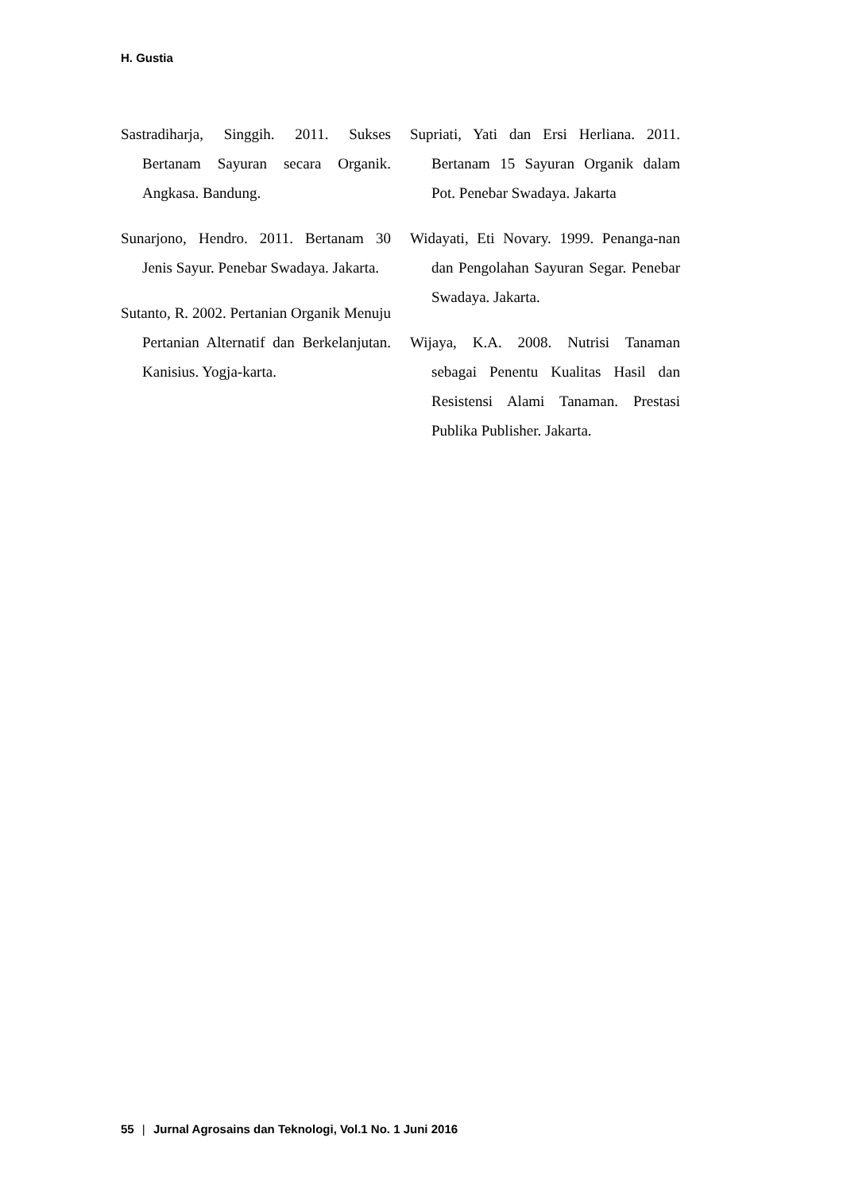H. Gustia
Sastradiharja, Singgih. 2011. Sukses Bertanam Sayuran secara Organik. Angkasa. Bandung.
Sunarjono, Hendro. 2011. Bertanam 30 Jenis Sayur. Penebar Swadaya. Jakarta.
Sutanto, R. 2002. Pertanian Organik Menuju Pertanian Alternatif dan Berkelanjutan. Kanisius. Yogja-karta.
Supriati, Yati dan Ersi Herliana. 2011. Bertanam 15 Sayuran Organik dalam Pot. Penebar Swadaya. Jakarta
Widayati, Eti Novary. 1999. Penanga-nan dan Pengolahan Sayuran Segar. Penebar Swadaya. Jakarta.
Wijaya, K.A. 2008. Nutrisi Tanaman sebagai Penentu Kualitas Hasil dan Resistensi Alami Tanaman. Prestasi Publika Publisher. Jakarta.
55 | Jurnal Agrosains dan Teknologi, Vol.1 No. 1 Juni 2016